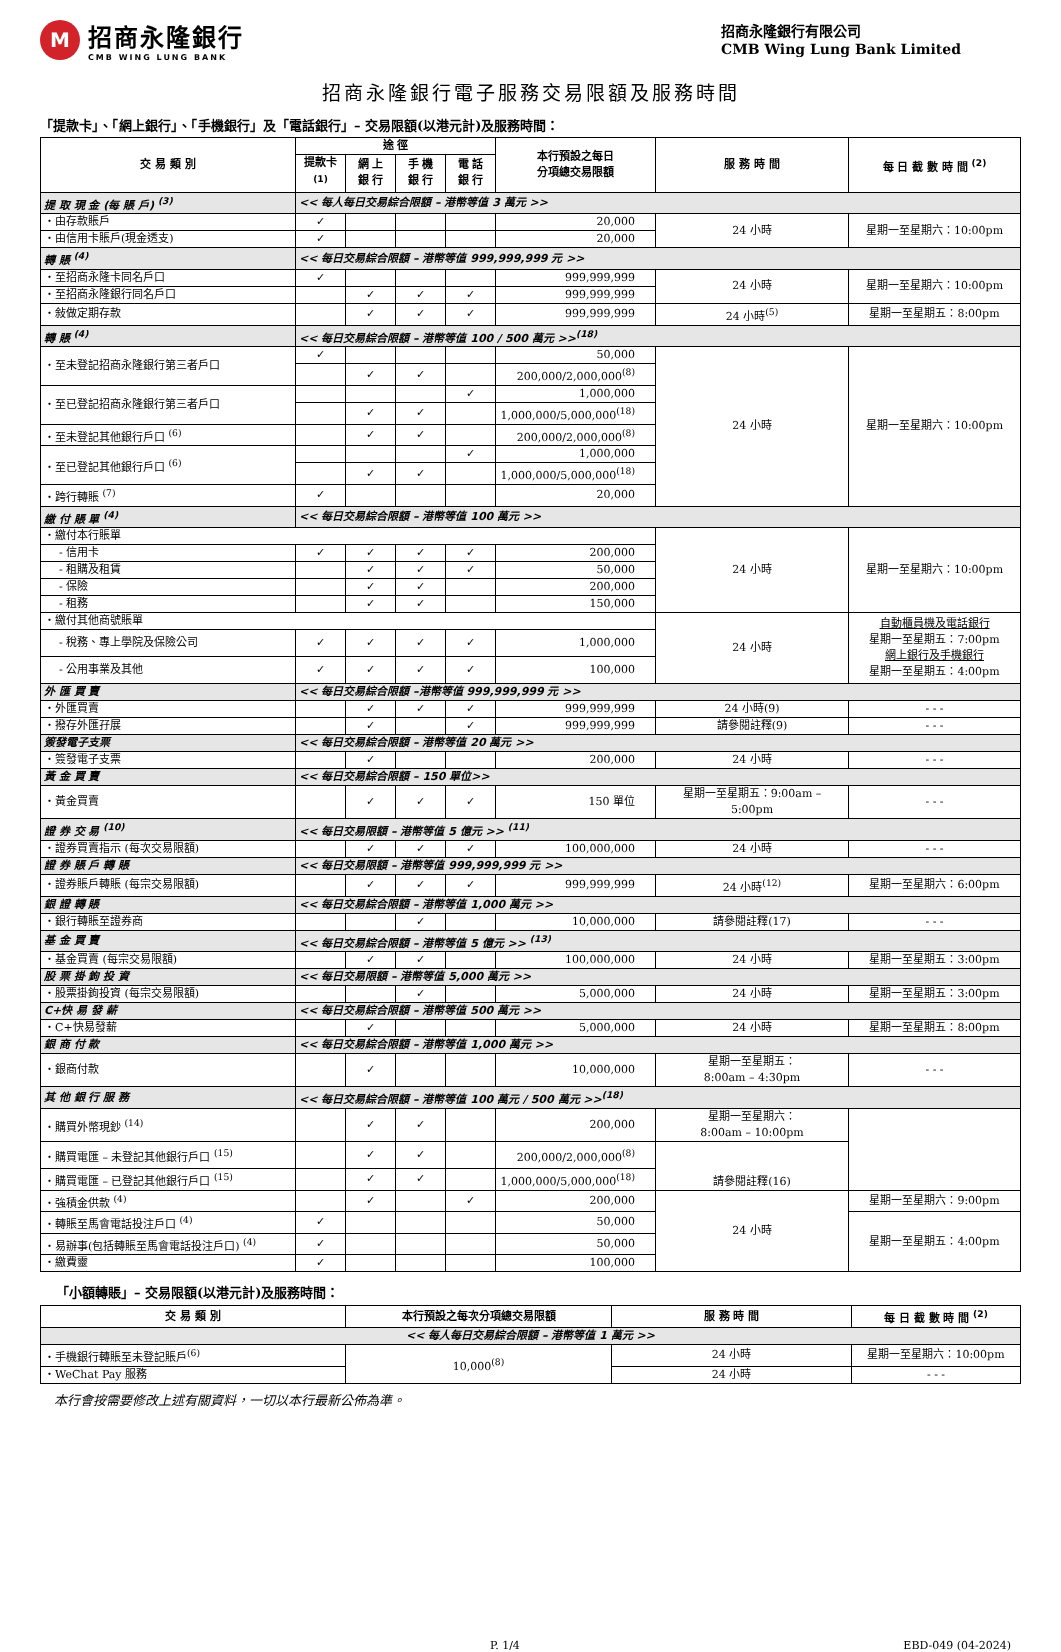M
招商永隆銀行
CMB WING LUNG BANK
招商永隆銀行有限公司
CMB Wing Lung Bank Limited
招商永隆銀行電子服務交易限額及服務時間
「提款卡」、「網上銀行」、「手機銀行」及「電話銀行」– 交易限額(以港元計)及服務時間：
| 交 易 類 別 | 途 徑 | | | | 本行預設之每日 分項總交易限額 | 服 務 時 間 | 每 日 截 數 時 間 <sup>(2)</sup> |
| --- | --- | --- | --- | --- | --- | --- | --- |
| | 提款卡<sup>(1)</sup> | 網 上 銀 行 | 手 機 銀 行 | 電 話 銀 行 | | | |
| 提 取 現 金 (每 賬 戶) <sup>(3)</sup> | << 每人每日交易綜合限額 – 港幣等值 3 萬元 >> | | | | | | |
| ・由存款賬戶 | ✓ | | | | 20,000 | 24 小時 | 星期一至星期六：10:00pm |
| ・由信用卡賬戶(現金透支) | ✓ | | | | 20,000 | | |
| 轉 賬 <sup>(4)</sup> | << 每日交易綜合限額 – 港幣等值 999,999,999 元 >> | | | | | | |
| ・至招商永隆卡同名戶口 | ✓ | | | | 999,999,999 | 24 小時 | 星期一至星期六：10:00pm |
| ・至招商永隆銀行同名戶口 | | ✓ | ✓ | ✓ | 999,999,999 | | |
| ・敍做定期存款 | | ✓ | ✓ | ✓ | 999,999,999 | 24 小時<sup>(5)</sup> | 星期一至星期五：8:00pm |
| 轉 賬 <sup>(4)</sup> | << 每日交易綜合限額 – 港幣等值 100 / 500 萬元 >><sup>(18)</sup> | | | | | | |
| ・至未登記招商永隆銀行第三者戶口 | ✓ | | | | 50,000 | 24 小時 | 星期一至星期六：10:00pm |
| | | ✓ | ✓ | | 200,000/2,000,000<sup>(8)</sup> | | |
| ・至已登記招商永隆銀行第三者戶口 | | | | ✓ | 1,000,000 | | |
| | | ✓ | ✓ | | 1,000,000/5,000,000<sup>(18)</sup> | | |
| ・至未登記其他銀行戶口 <sup>(6)</sup> | | ✓ | ✓ | | 200,000/2,000,000<sup>(8)</sup> | | |
| ・至已登記其他銀行戶口 <sup>(6)</sup> | | | | ✓ | 1,000,000 | | |
| | | ✓ | ✓ | | 1,000,000/5,000,000<sup>(18)</sup> | | |
| ・跨行轉賬 <sup>(7)</sup> | ✓ | | | | 20,000 | | |
| 繳 付 賬 單 <sup>(4)</sup> | << 每日交易綜合限額 – 港幣等值 100 萬元 >> | | | | | | |
| ・繳付本行賬單 | | | | | | 24 小時 | 星期一至星期六：10:00pm |
| - 信用卡 | ✓ | ✓ | ✓ | ✓ | 200,000 | | |
| - 租購及租賃 | | ✓ | ✓ | ✓ | 50,000 | | |
| - 保險 | | ✓ | ✓ | | 200,000 | | |
| - 租務 | | ✓ | ✓ | | 150,000 | | |
| ・繳付其他商號賬單 | | | | | | 24 小時 | 自動櫃員機及電話銀行 星期一至星期五：7:00pm 網上銀行及手機銀行 星期一至星期五：4:00pm |
| - 稅務、專上學院及保險公司 | ✓ | ✓ | ✓ | ✓ | 1,000,000 | | |
| - 公用事業及其他 | ✓ | ✓ | ✓ | ✓ | 100,000 | | |
| 外 匯 買 賣 | << 每日交易綜合限額 –港幣等值 999,999,999 元 >> | | | | | | |
| ・外匯買賣 | | ✓ | ✓ | ✓ | 999,999,999 | 24 小時(9) | - - - |
| ・撥存外匯孖展 | | ✓ | | ✓ | 999,999,999 | 請參閱註釋(9) | - - - |
| 簽發電子支票 | << 每日交易綜合限額 – 港幣等值 20 萬元 >> | | | | | | |
| ・簽發電子支票 | | ✓ | | | 200,000 | 24 小時 | - - - |
| 黃 金 買 賣 | << 每日交易綜合限額 – 150 單位>> | | | | | | |
| ・黃金買賣 | | ✓ | ✓ | ✓ | 150 單位 | 星期一至星期五：9:00am – 5:00pm | - - - |
| 證 券 交 易 <sup>(10)</sup> | << 每日交易限額 – 港幣等值 5 億元 >> <sup>(11)</sup> | | | | | | |
| ・證券買賣指示 (每次交易限額) | | ✓ | ✓ | ✓ | 100,000,000 | 24 小時 | - - - |
| 證 券 賬 戶 轉 賬 | << 每日交易限額 – 港幣等值 999,999,999 元 >> | | | | | | |
| ・證券賬戶轉賬 (每宗交易限額) | | ✓ | ✓ | ✓ | 999,999,999 | 24 小時<sup>(12)</sup> | 星期一至星期六：6:00pm |
| 銀 證 轉 賬 | << 每日交易綜合限額 – 港幣等值 1,000 萬元 >> | | | | | | |
| ・銀行轉賬至證券商 | | | ✓ | | 10,000,000 | 請參閱註釋(17) | - - - |
| 基 金 買 賣 | << 每日交易綜合限額 – 港幣等值 5 億元 >> <sup>(13)</sup> | | | | | | |
| ・基金買賣 (每宗交易限額) | | ✓ | ✓ | | 100,000,000 | 24 小時 | 星期一至星期五：3:00pm |
| 股 票 掛 鉤 投 資 | << 每日交易限額 – 港幣等值 5,000 萬元 >> | | | | | | |
| ・股票掛鉤投資 (每宗交易限額) | | | ✓ | | 5,000,000 | 24 小時 | 星期一至星期五：3:00pm |
| C+快 易 發 薪 | << 每日交易綜合限額 – 港幣等值 500 萬元 >> | | | | | | |
| ・C+快易發薪 | | ✓ | | | 5,000,000 | 24 小時 | 星期一至星期五：8:00pm |
| 銀 商 付 款 | << 每日交易綜合限額 – 港幣等值 1,000 萬元 >> | | | | | | |
| ・銀商付款 | | ✓ | | | 10,000,000 | 星期一至星期五： 8:00am – 4:30pm | - - - |
| 其 他 銀 行 服 務 | << 每日交易綜合限額 – 港幣等值 100 萬元 / 500 萬元 >><sup>(18)</sup> | | | | | | |
| ・購買外幣現鈔 <sup>(14)</sup> | | ✓ | ✓ | | 200,000 | 星期一至星期六： 8:00am – 10:00pm | |
| ・購買電匯 – 未登記其他銀行戶口 <sup>(15)</sup> | | ✓ | ✓ | | 200,000/2,000,000<sup>(8)</sup> | 請參閱註釋(16) | |
| ・購買電匯 – 已登記其他銀行戶口 <sup>(15)</sup> | | ✓ | ✓ | | 1,000,000/5,000,000<sup>(18)</sup> | | |
| ・強積金供款 <sup>(4)</sup> | | ✓ | | ✓ | 200,000 | 24 小時 | 星期一至星期六：9:00pm |
| ・轉賬至馬會電話投注戶口 <sup>(4)</sup> | ✓ | | | | 50,000 | | 星期一至星期五：4:00pm |
| ・易辦事(包括轉賬至馬會電話投注戶口) <sup>(4)</sup> | ✓ | | | | 50,000 | | |
| ・繳費靈 | ✓ | | | | 100,000 | | |
「小額轉賬」– 交易限額(以港元計)及服務時間：
| 交 易 類 別 | 本行預設之每次分項總交易限額 | 服 務 時 間 | 每 日 截 數 時 間 <sup>(2)</sup> |
| --- | --- | --- | --- |
| << 每人每日交易綜合限額 – 港幣等值 1 萬元 >> | | | |
| ・手機銀行轉賬至未登記賬戶<sup>(6)</sup> | 10,000<sup>(8)</sup> | 24 小時 | 星期一至星期六：10:00pm |
| ・WeChat Pay 服務 | | 24 小時 | - - - |
本行會按需要修改上述有關資料，一切以本行最新公佈為準。
P. 1/4 EBD-049 (04-2024)